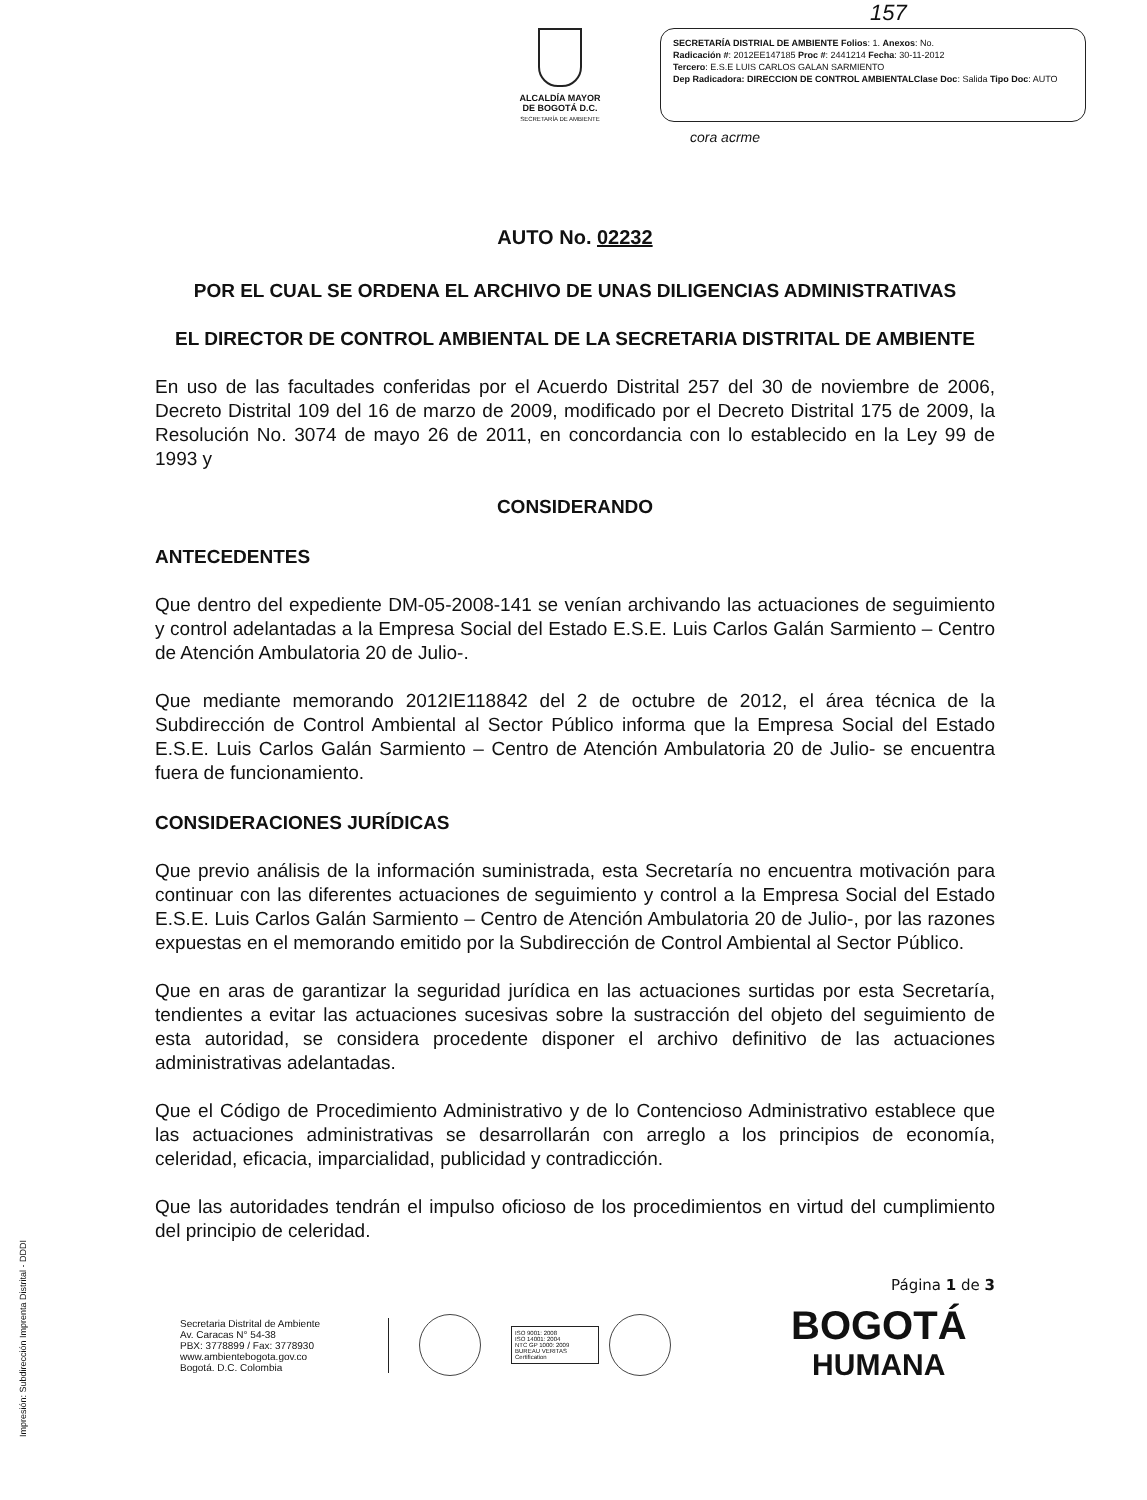157
ALCALDÍA MAYOR
DE BOGOTÁ D.C.
SECRETARÍA DE AMBIENTE
SECRETARÍA DISTRIAL DE AMBIENTE Folios: 1. Anexos: No.
Radicación #: 2012EE147185 Proc #: 2441214 Fecha: 30-11-2012
Tercero: E.S.E LUIS CARLOS GALAN SARMIENTO
Dep Radicadora: DIRECCION DE CONTROL AMBIENTALClase Doc: Salida Tipo Doc: AUTO
cora acrme
AUTO No. 02232
POR EL CUAL SE ORDENA EL ARCHIVO DE UNAS DILIGENCIAS ADMINISTRATIVAS
EL DIRECTOR DE CONTROL AMBIENTAL DE LA SECRETARIA DISTRITAL DE AMBIENTE
En uso de las facultades conferidas por el Acuerdo Distrital 257 del 30 de noviembre de 2006, Decreto Distrital 109 del 16 de marzo de 2009, modificado por el Decreto Distrital 175 de 2009, la Resolución No. 3074 de mayo 26 de 2011, en concordancia con lo establecido en la Ley 99 de 1993 y
CONSIDERANDO
ANTECEDENTES
Que dentro del expediente DM-05-2008-141 se venían archivando las actuaciones de seguimiento y control adelantadas a la Empresa Social del Estado E.S.E. Luis Carlos Galán Sarmiento – Centro de Atención Ambulatoria 20 de Julio-.
Que mediante memorando 2012IE118842 del 2 de octubre de 2012, el área técnica de la Subdirección de Control Ambiental al Sector Público informa que la Empresa Social del Estado E.S.E. Luis Carlos Galán Sarmiento – Centro de Atención Ambulatoria 20 de Julio- se encuentra fuera de funcionamiento.
CONSIDERACIONES JURÍDICAS
Que previo análisis de la información suministrada, esta Secretaría no encuentra motivación para continuar con las diferentes actuaciones de seguimiento y control a la Empresa Social del Estado E.S.E. Luis Carlos Galán Sarmiento – Centro de Atención Ambulatoria 20 de Julio-, por las razones expuestas en el memorando emitido por la Subdirección de Control Ambiental al Sector Público.
Que en aras de garantizar la seguridad jurídica en las actuaciones surtidas por esta Secretaría, tendientes a evitar las actuaciones sucesivas sobre la sustracción del objeto del seguimiento de esta autoridad, se considera procedente disponer el archivo definitivo de las actuaciones administrativas adelantadas.
Que el Código de Procedimiento Administrativo y de lo Contencioso Administrativo establece que las actuaciones administrativas se desarrollarán con arreglo a los principios de economía, celeridad, eficacia, imparcialidad, publicidad y contradicción.
Que las autoridades tendrán el impulso oficioso de los procedimientos en virtud del cumplimiento del principio de celeridad.
Página 1 de 3
Secretaria Distrital de Ambiente
Av. Caracas N° 54-38
PBX: 3778899 / Fax: 3778930
www.ambientebogota.gov.co
Bogotá. D.C. Colombia
ISO 9001: 2008
ISO 14001: 2004
NTC GP 1000: 2009
BUREAU VERITAS Certification
BOGOTÁ
HUMANA
Impresión: Subdirección Imprenta Distrital - DDDI